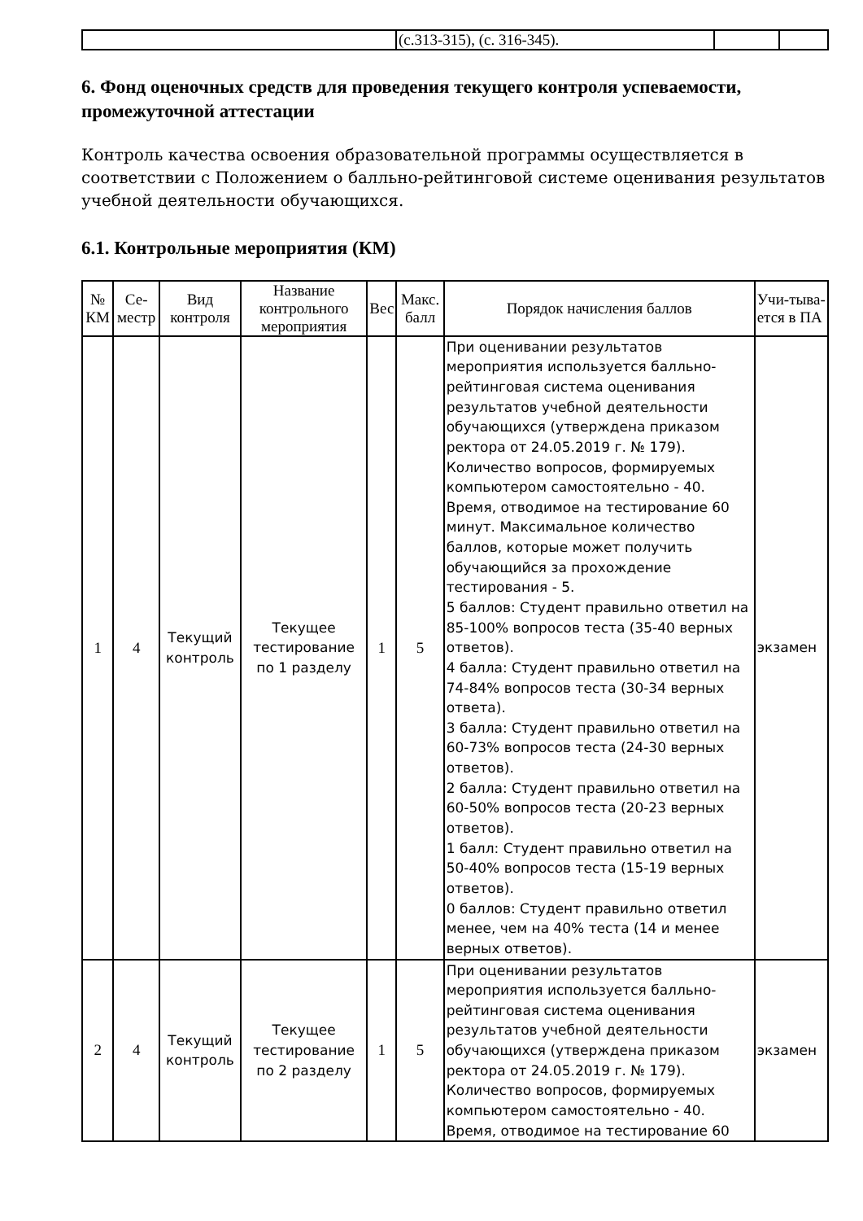| | (с.313-315), (с. 316-345). | | |
6. Фонд оценочных средств для проведения текущего контроля успеваемости, промежуточной аттестации
Контроль качества освоения образовательной программы осуществляется в соответствии с Положением о балльно-рейтинговой системе оценивания результатов учебной деятельности обучающихся.
6.1. Контрольные мероприятия (КМ)
| № КМ | Се-местр | Вид контроля | Название контрольного мероприятия | Вес | Макс. балл | Порядок начисления баллов | Учи-тыва-ется в ПА |
| --- | --- | --- | --- | --- | --- | --- | --- |
| 1 | 4 | Текущий контроль | Текущее тестирование по 1 разделу | 1 | 5 | При оценивании результатов мероприятия используется балльно-рейтинговая система оценивания результатов учебной деятельности обучающихся (утверждена приказом ректора от 24.05.2019 г. № 179). Количество вопросов, формируемых компьютером самостоятельно - 40. Время, отводимое на тестирование 60 минут. Максимальное количество баллов, которые может получить обучающийся за прохождение тестирования - 5. 5 баллов: Студент правильно ответил на 85-100% вопросов теста (35-40 верных ответов). 4 балла: Студент правильно ответил на 74-84% вопросов теста (30-34 верных ответа). 3 балла: Студент правильно ответил на 60-73% вопросов теста (24-30 верных ответов). 2 балла: Студент правильно ответил на 60-50% вопросов теста (20-23 верных ответов). 1 балл: Студент правильно ответил на 50-40% вопросов теста (15-19 верных ответов). 0 баллов: Студент правильно ответил менее, чем на 40% теста (14 и менее верных ответов). | экзамен |
| 2 | 4 | Текущий контроль | Текущее тестирование по 2 разделу | 1 | 5 | При оценивании результатов мероприятия используется балльно-рейтинговая система оценивания результатов учебной деятельности обучающихся (утверждена приказом ректора от 24.05.2019 г. № 179). Количество вопросов, формируемых компьютером самостоятельно - 40. Время, отводимое на тестирование 60 | экзамен |